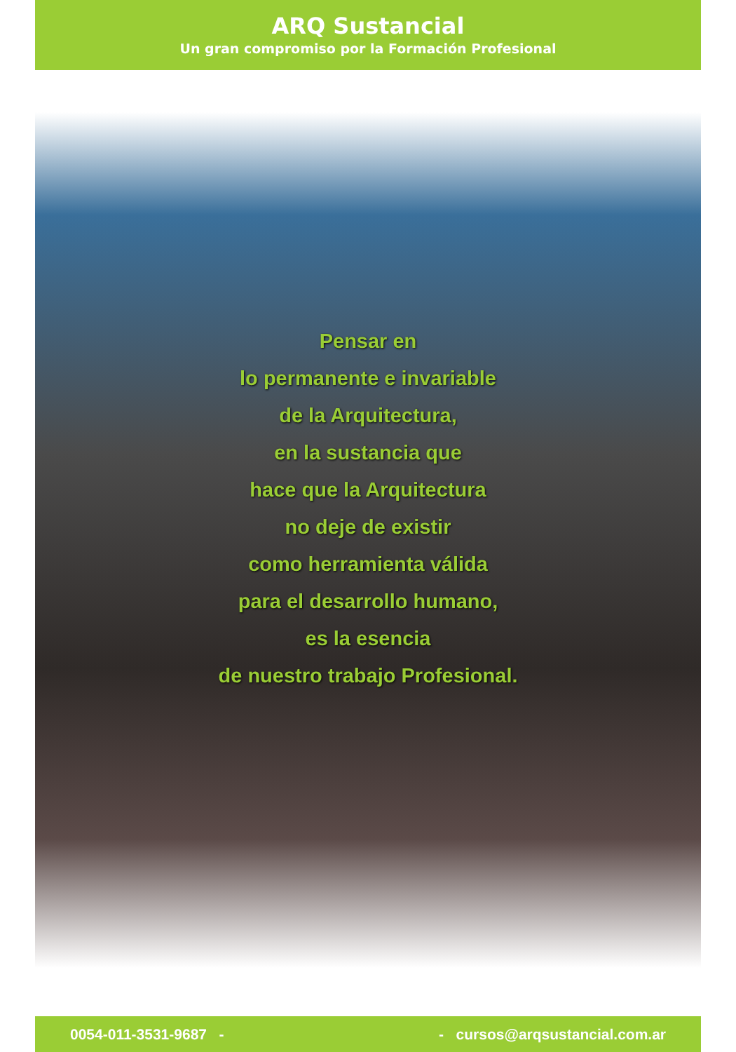ARQ Sustancial
Un gran compromiso por la Formación Profesional
Pensar en
lo permanente e invariable
de la Arquitectura,
en la sustancia que
hace que la Arquitectura
no deje de existir
como herramienta válida
para el desarrollo humano,
es la esencia
de nuestro trabajo Profesional.
0054-011-3531-9687 - - cursos@arqsustancial.com.ar